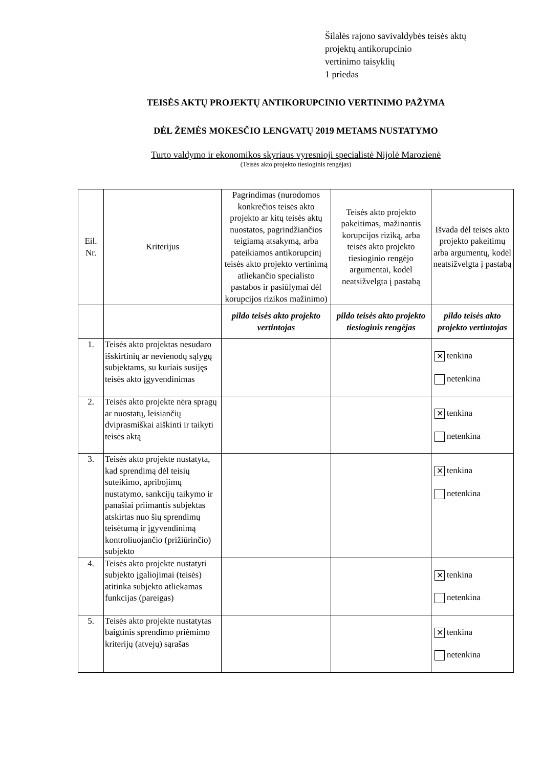Šilalės rajono savivaldybės teisės aktų
projektų antikorupcinio
vertinimo taisyklių
1 priedas
TEISĖS AKTŲ PROJEKTŲ ANTIKORUPCINIO VERTINIMO PAŽYMA
DĖL ŽEMĖS MOKESČIO LENGVATŲ 2019 METAMS NUSTATYMO
Turto valdymo ir ekonomikos skyriaus vyresnioji specialistė Nijolė Marozienė
(Teisės akto projekto tiesioginis rengėjas)
| Eil. Nr. | Kriterijus | Pagrindimas (nurodomos konkrečios teisės akto projekto ar kitų teisės aktų nuostatos, pagrindžiančios teigiamą atsakymą, arba pateikiamos antikorupcinį teisės akto projekto vertinimą atliekančio specialisto pastabos ir pasiūlymai dėl korupcijos rizikos mažinimo) | Teisės akto projekto pakeitimas, mažinantis korupcijos riziką, arba teisės akto projekto tiesioginio rengėjo argumentai, kodėl neatsižvelgta į pastabą | Išvada dėl teisės akto projekto pakeitimų arba argumentų, kodėl neatsižvelgta į pastabą |
| --- | --- | --- | --- | --- |
| | | pildo teisės akto projekto vertintojas | pildo teisės akto projekto tiesioginis rengėjas | pildo teisės akto projekto vertintojas |
| 1. | Teisės akto projektas nesudaro išskirtinių ar nevienodų sąlygų subjektams, su kuriais susijęs teisės akto įgyvendinimas | | | ✕ tenkina netenkina |
| 2. | Teisės akto projekte nėra spragų ar nuostatų, leisiančių dviprasmiškai aiškinti ir taikyti teisės aktą | | | ✕ tenkina netenkina |
| 3. | Teisės akto projekte nustatyta, kad sprendimą dėl teisių suteikimo, apribojimų nustatymo, sankcijų taikymo ir panašiai priimantis subjektas atskirtas nuo šių sprendimų teisėtumą ir įgyvendinimą kontroliuojančio (prižiūrinčio) subjekto | | | ✕ tenkina netenkina |
| 4. | Teisės akto projekte nustatyti subjekto įgaliojimai (teisės) atitinka subjekto atliekamas funkcijas (pareigas) | | | ✕ tenkina netenkina |
| 5. | Teisės akto projekte nustatytas baigtinis sprendimo priėmimo kriterijų (atvejų) sąrašas | | | ✕ tenkina netenkina |